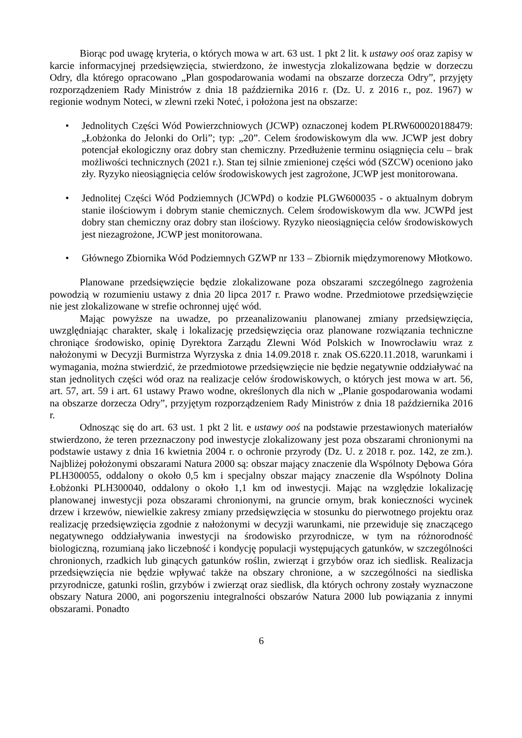Biorąc pod uwagę kryteria, o których mowa w art. 63 ust. 1 pkt 2 lit. k ustawy ooś oraz zapisy w karcie informacyjnej przedsięwzięcia, stwierdzono, że inwestycja zlokalizowana będzie w dorzeczu Odry, dla którego opracowano „Plan gospodarowania wodami na obszarze dorzecza Odry”, przyjęty rozporządzeniem Rady Ministrów z dnia 18 października 2016 r. (Dz. U. z 2016 r., poz. 1967) w regionie wodnym Noteci, w zlewni rzeki Noteć, i położona jest na obszarze:
• Jednolitych Części Wód Powierzchniowych (JCWP) oznaczonej kodem PLRW600020188479: „Łobżonka do Jelonki do Orli”; typ: „20”. Celem środowiskowym dla ww. JCWP jest dobry potencjał ekologiczny oraz dobry stan chemiczny. Przedłużenie terminu osiągnięcia celu – brak możliwości technicznych (2021 r.). Stan tej silnie zmienionej części wód (SZCW) oceniono jako zły. Ryzyko nieosiągnięcia celów środowiskowych jest zagrożone, JCWP jest monitorowana.
• Jednolitej Części Wód Podziemnych (JCWPd) o kodzie PLGW600035 - o aktualnym dobrym stanie ilościowym i dobrym stanie chemicznych. Celem środowiskowym dla ww. JCWPd jest dobry stan chemiczny oraz dobry stan ilościowy. Ryzyko nieosiągnięcia celów środowiskowych jest niezagrożone, JCWP jest monitorowana.
• Głównego Zbiornika Wód Podziemnych GZWP nr 133 – Zbiornik międzymorenowy Młotkowo.
Planowane przedsięwzięcie będzie zlokalizowane poza obszarami szczególnego zagrożenia powodzią w rozumieniu ustawy z dnia 20 lipca 2017 r. Prawo wodne. Przedmiotowe przedsięwzięcie nie jest zlokalizowane w strefie ochronnej ujęć wód.
Mając powyższe na uwadze, po przeanalizowaniu planowanej zmiany przedsięwzięcia, uwzględniając charakter, skalę i lokalizację przedsięwzięcia oraz planowane rozwiązania techniczne chroniące środowisko, opinię Dyrektora Zarządu Zlewni Wód Polskich w Inowrocławiu wraz z nałożonymi w Decyzji Burmistrza Wyrzyska z dnia 14.09.2018 r. znak OS.6220.11.2018, warunkami i wymagania, można stwierdzić, że przedmiotowe przedsięwzięcie nie będzie negatywnie oddziaływać na stan jednolitych części wód oraz na realizacje celów środowiskowych, o których jest mowa w art. 56, art. 57, art. 59 i art. 61 ustawy Prawo wodne, określonych dla nich w „Planie gospodarowania wodami na obszarze dorzecza Odry”, przyjętym rozporządzeniem Rady Ministrów z dnia 18 października 2016 r.
Odnosząc się do art. 63 ust. 1 pkt 2 lit. e ustawy ooś na podstawie przestawionych materiałów stwierdzono, że teren przeznaczony pod inwestycje zlokalizowany jest poza obszarami chronionymi na podstawie ustawy z dnia 16 kwietnia 2004 r. o ochronie przyrody (Dz. U. z 2018 r. poz. 142, ze zm.). Najbliżej położonymi obszarami Natura 2000 są: obszar mający znaczenie dla Wspólnoty Dębowa Góra PLH300055, oddalony o około 0,5 km i specjalny obszar mający znaczenie dla Wspólnoty Dolina Łobżonki PLH300040, oddalony o około 1,1 km od inwestycji. Mając na względzie lokalizację planowanej inwestycji poza obszarami chronionymi, na gruncie ornym, brak konieczności wycinek drzew i krzewów, niewielkie zakresy zmiany przedsięwzięcia w stosunku do pierwotnego projektu oraz realizację przedsięwzięcia zgodnie z nałożonymi w decyzji warunkami, nie przewiduje się znaczącego negatywnego oddziaływania inwestycji na środowisko przyrodnicze, w tym na różnorodność biologiczną, rozumianą jako liczebność i kondycję populacji występujących gatunków, w szczególności chronionych, rzadkich lub ginących gatunków roślin, zwierząt i grzybów oraz ich siedlisk. Realizacja przedsięwzięcia nie będzie wpływać także na obszary chronione, a w szczególności na siedliska przyrodnicze, gatunki roślin, grzybów i zwierząt oraz siedlisk, dla których ochrony zostały wyznaczone obszary Natura 2000, ani pogorszeniu integralności obszarów Natura 2000 lub powiązania z innymi obszarami. Ponadto
6